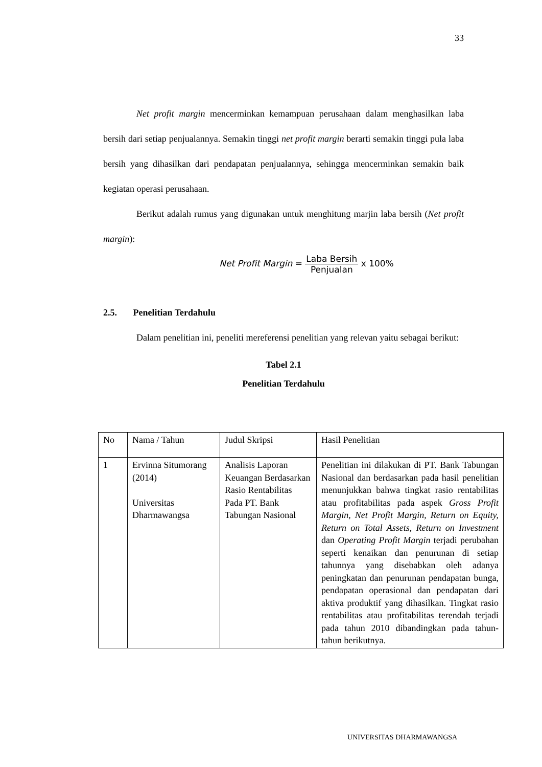33
Net profit margin mencerminkan kemampuan perusahaan dalam menghasilkan laba bersih dari setiap penjualannya. Semakin tinggi net profit margin berarti semakin tinggi pula laba bersih yang dihasilkan dari pendapatan penjualannya, sehingga mencerminkan semakin baik kegiatan operasi perusahaan.
Berikut adalah rumus yang digunakan untuk menghitung marjin laba bersih (Net profit margin):
Net Profit Margin = Laba Bersih Penjualan x 100%
2.5. Penelitian Terdahulu
Dalam penelitian ini, peneliti mereferensi penelitian yang relevan yaitu sebagai berikut:
Tabel 2.1
Penelitian Terdahulu
| No | Nama / Tahun | Judul Skripsi | Hasil Penelitian |
| 1 | Ervinna Situmorang (2014) Universitas Dharmawangsa | Analisis Laporan Keuangan Berdasarkan Rasio Rentabilitas Pada PT. Bank Tabungan Nasional | Penelitian ini dilakukan di PT. Bank Tabungan Nasional dan berdasarkan pada hasil penelitian menunjukkan bahwa tingkat rasio rentabilitas atau profitabilitas pada aspek Gross Profit Margin , Net Profit Margin, Return on Equity, Return on Total Assets, Return on Investment dan Operating Profit Margin terjadi perubahan seperti kenaikan dan penurunan di setiap tahunnya yang disebabkan oleh adanya peningkatan dan penurunan pendapatan bunga, pendapatan operasional dan pendapatan dari aktiva produktif yang dihasilkan. Tingkat rasio rentabilitas atau profitabilitas terendah terjadi pada tahun 2010 dibandingkan pada tahun-tahun berikutnya. |
UNIVERSITAS DHARMAWANGSA